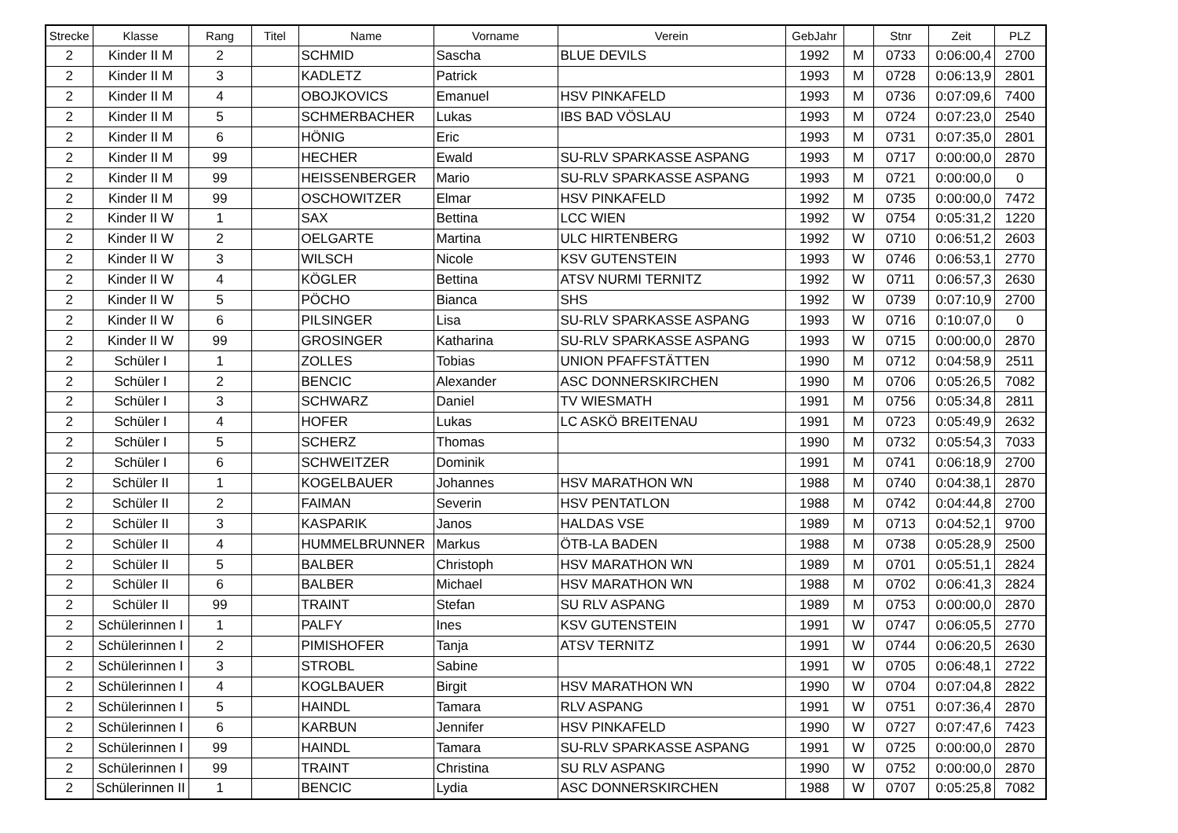| Strecke | Klasse | Rang | Titel | Name | Vorname | Verein | GebJahr | | Stnr | Zeit | PLZ |
| --- | --- | --- | --- | --- | --- | --- | --- | --- | --- | --- | --- |
| 2 | Kinder II M | 2 | | SCHMID | Sascha | BLUE DEVILS | 1992 | M | 0733 | 0:06:00,4 | 2700 |
| 2 | Kinder II M | 3 | | KADLETZ | Patrick | | 1993 | M | 0728 | 0:06:13,9 | 2801 |
| 2 | Kinder II M | 4 | | OBOJKOVICS | Emanuel | HSV PINKAFELD | 1993 | M | 0736 | 0:07:09,6 | 7400 |
| 2 | Kinder II M | 5 | | SCHMERBACHER | Lukas | IBS BAD VÖSLAU | 1993 | M | 0724 | 0:07:23,0 | 2540 |
| 2 | Kinder II M | 6 | | HÖNIG | Eric | | 1993 | M | 0731 | 0:07:35,0 | 2801 |
| 2 | Kinder II M | 99 | | HECHER | Ewald | SU-RLV SPARKASSE ASPANG | 1993 | M | 0717 | 0:00:00,0 | 2870 |
| 2 | Kinder II M | 99 | | HEISSENBERGER | Mario | SU-RLV SPARKASSE ASPANG | 1993 | M | 0721 | 0:00:00,0 | 0 |
| 2 | Kinder II M | 99 | | OSCHOWITZER | Elmar | HSV PINKAFELD | 1992 | M | 0735 | 0:00:00,0 | 7472 |
| 2 | Kinder II W | 1 | | SAX | Bettina | LCC WIEN | 1992 | W | 0754 | 0:05:31,2 | 1220 |
| 2 | Kinder II W | 2 | | OELGARTE | Martina | ULC HIRTENBERG | 1992 | W | 0710 | 0:06:51,2 | 2603 |
| 2 | Kinder II W | 3 | | WILSCH | Nicole | KSV GUTENSTEIN | 1993 | W | 0746 | 0:06:53,1 | 2770 |
| 2 | Kinder II W | 4 | | KÖGLER | Bettina | ATSV NURMI TERNITZ | 1992 | W | 0711 | 0:06:57,3 | 2630 |
| 2 | Kinder II W | 5 | | PÖCHO | Bianca | SHS | 1992 | W | 0739 | 0:07:10,9 | 2700 |
| 2 | Kinder II W | 6 | | PILSINGER | Lisa | SU-RLV SPARKASSE ASPANG | 1993 | W | 0716 | 0:10:07,0 | 0 |
| 2 | Kinder II W | 99 | | GROSINGER | Katharina | SU-RLV SPARKASSE ASPANG | 1993 | W | 0715 | 0:00:00,0 | 2870 |
| 2 | Schüler I | 1 | | ZOLLES | Tobias | UNION PFAFFSTÄTTEN | 1990 | M | 0712 | 0:04:58,9 | 2511 |
| 2 | Schüler I | 2 | | BENCIC | Alexander | ASC DONNERSKIRCHEN | 1990 | M | 0706 | 0:05:26,5 | 7082 |
| 2 | Schüler I | 3 | | SCHWARZ | Daniel | TV WIESMATH | 1991 | M | 0756 | 0:05:34,8 | 2811 |
| 2 | Schüler I | 4 | | HOFER | Lukas | LC ASKÖ BREITENAU | 1991 | M | 0723 | 0:05:49,9 | 2632 |
| 2 | Schüler I | 5 | | SCHERZ | Thomas | | 1990 | M | 0732 | 0:05:54,3 | 7033 |
| 2 | Schüler I | 6 | | SCHWEITZER | Dominik | | 1991 | M | 0741 | 0:06:18,9 | 2700 |
| 2 | Schüler II | 1 | | KOGELBAUER | Johannes | HSV MARATHON WN | 1988 | M | 0740 | 0:04:38,1 | 2870 |
| 2 | Schüler II | 2 | | FAIMAN | Severin | HSV PENTATLON | 1988 | M | 0742 | 0:04:44,8 | 2700 |
| 2 | Schüler II | 3 | | KASPARIK | Janos | HALDAS VSE | 1989 | M | 0713 | 0:04:52,1 | 9700 |
| 2 | Schüler II | 4 | | HUMMELBRUNNER | Markus | ÖTB-LA BADEN | 1988 | M | 0738 | 0:05:28,9 | 2500 |
| 2 | Schüler II | 5 | | BALBER | Christoph | HSV MARATHON WN | 1989 | M | 0701 | 0:05:51,1 | 2824 |
| 2 | Schüler II | 6 | | BALBER | Michael | HSV MARATHON WN | 1988 | M | 0702 | 0:06:41,3 | 2824 |
| 2 | Schüler II | 99 | | TRAINT | Stefan | SU RLV ASPANG | 1989 | M | 0753 | 0:00:00,0 | 2870 |
| 2 | Schülerinnen I | 1 | | PALFY | Ines | KSV GUTENSTEIN | 1991 | W | 0747 | 0:06:05,5 | 2770 |
| 2 | Schülerinnen I | 2 | | PIMISHOFER | Tanja | ATSV TERNITZ | 1991 | W | 0744 | 0:06:20,5 | 2630 |
| 2 | Schülerinnen I | 3 | | STROBL | Sabine | | 1991 | W | 0705 | 0:06:48,1 | 2722 |
| 2 | Schülerinnen I | 4 | | KOGLBAUER | Birgit | HSV MARATHON WN | 1990 | W | 0704 | 0:07:04,8 | 2822 |
| 2 | Schülerinnen I | 5 | | HAINDL | Tamara | RLV ASPANG | 1991 | W | 0751 | 0:07:36,4 | 2870 |
| 2 | Schülerinnen I | 6 | | KARBUN | Jennifer | HSV PINKAFELD | 1990 | W | 0727 | 0:07:47,6 | 7423 |
| 2 | Schülerinnen I | 99 | | HAINDL | Tamara | SU-RLV SPARKASSE ASPANG | 1991 | W | 0725 | 0:00:00,0 | 2870 |
| 2 | Schülerinnen I | 99 | | TRAINT | Christina | SU RLV ASPANG | 1990 | W | 0752 | 0:00:00,0 | 2870 |
| 2 | Schülerinnen II | 1 | | BENCIC | Lydia | ASC DONNERSKIRCHEN | 1988 | W | 0707 | 0:05:25,8 | 7082 |